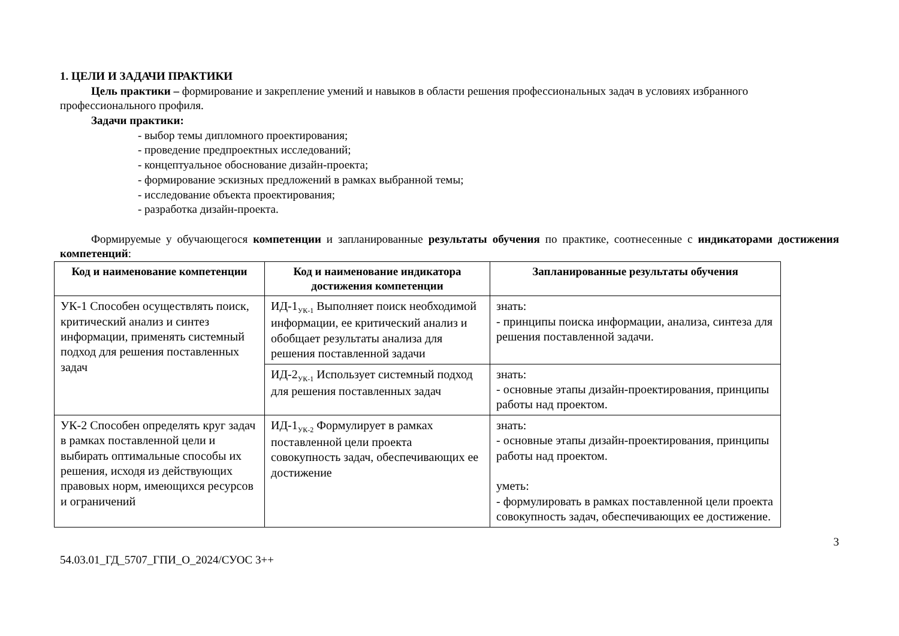1. ЦЕЛИ И ЗАДАЧИ ПРАКТИКИ
Цель практики – формирование и закрепление умений и навыков в области решения профессиональных задач в условиях избранного профессионального профиля.
Задачи практики:
- выбор темы дипломного проектирования;
- проведение предпроектных исследований;
- концептуальное обоснование дизайн-проекта;
- формирование эскизных предложений в рамках выбранной темы;
- исследование объекта проектирования;
- разработка дизайн-проекта.
Формируемые у обучающегося компетенции и запланированные результаты обучения по практике, соотнесенные с индикаторами достижения компетенций:
| Код и наименование компетенции | Код и наименование индикатора достижения компетенции | Запланированные результаты обучения |
| --- | --- | --- |
| УК-1 Способен осуществлять поиск, критический анализ и синтез информации, применять системный подход для решения поставленных задач | ИД-1<sub>УК-1</sub> Выполняет поиск необходимой информации, ее критический анализ и обобщает результаты анализа для решения поставленной задачи | знать: - принципы поиска информации, анализа, синтеза для решения поставленной задачи. |
| | ИД-2<sub>УК-1</sub> Использует системный подход для решения поставленных задач | знать: - основные этапы дизайн-проектирования, принципы работы над проектом. |
| УК-2 Способен определять круг задач в рамках поставленной цели и выбирать оптимальные способы их решения, исходя из действующих правовых норм, имеющихся ресурсов и ограничений | ИД-1<sub>УК-2</sub> Формулирует в рамках поставленной цели проекта совокупность задач, обеспечивающих ее достижение | знать: - основные этапы дизайн-проектирования, принципы работы над проектом. уметь: - формулировать в рамках поставленной цели проекта совокупность задач, обеспечивающих ее достижение. |
54.03.01_ГД_5707_ГПИ_О_2024/СУОС 3++ 3